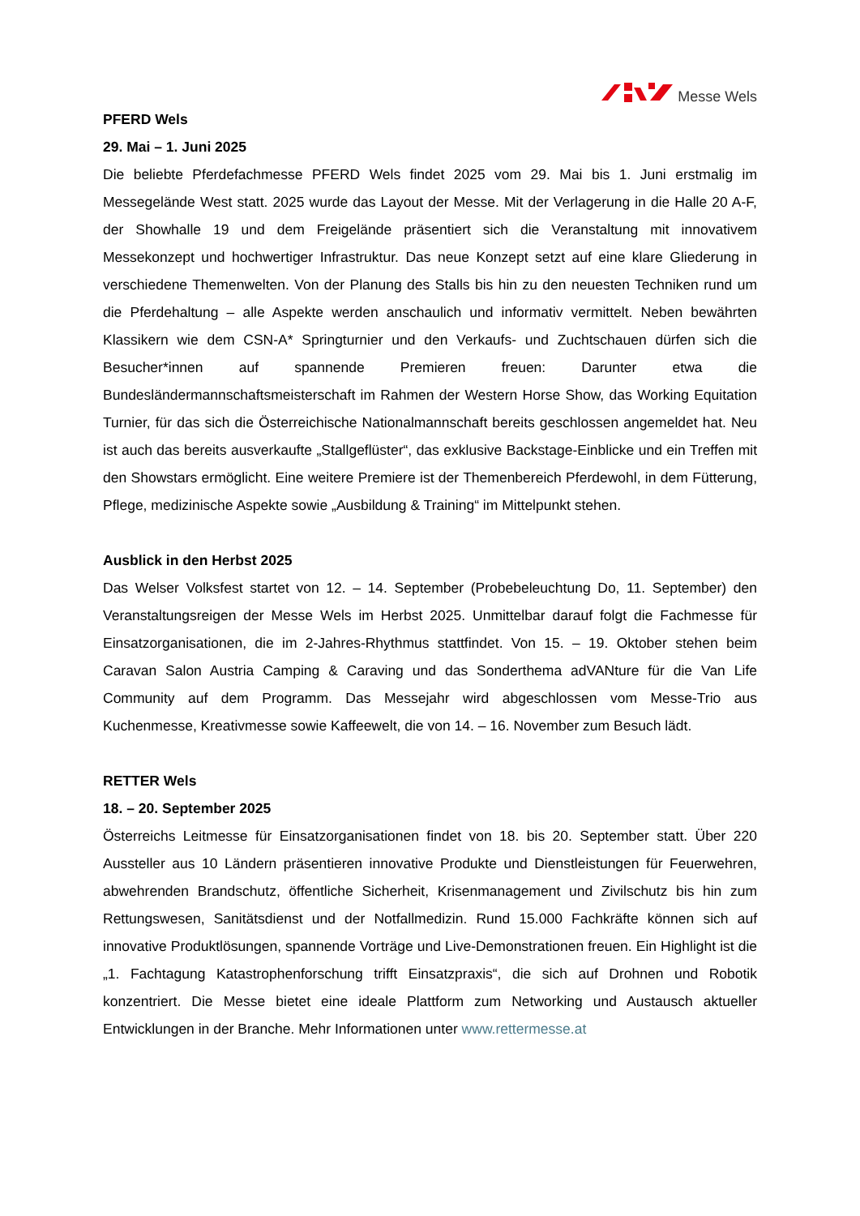Messe Wels
PFERD Wels
29. Mai – 1. Juni 2025
Die beliebte Pferdefachmesse PFERD Wels findet 2025 vom 29. Mai bis 1. Juni erstmalig im Messegelände West statt. 2025 wurde das Layout der Messe. Mit der Verlagerung in die Halle 20 A-F, der Showhalle 19 und dem Freigelände präsentiert sich die Veranstaltung mit innovativem Messekonzept und hochwertiger Infrastruktur. Das neue Konzept setzt auf eine klare Gliederung in verschiedene Themenwelten. Von der Planung des Stalls bis hin zu den neuesten Techniken rund um die Pferdehaltung – alle Aspekte werden anschaulich und informativ vermittelt. Neben bewährten Klassikern wie dem CSN-A* Springturnier und den Verkaufs- und Zuchtschauen dürfen sich die Besucher*innen auf spannende Premieren freuen: Darunter etwa die Bundesländermannschaftsmeisterschaft im Rahmen der Western Horse Show, das Working Equitation Turnier, für das sich die Österreichische Nationalmannschaft bereits geschlossen angemeldet hat. Neu ist auch das bereits ausverkaufte „Stallgeflüster“, das exklusive Backstage-Einblicke und ein Treffen mit den Showstars ermöglicht. Eine weitere Premiere ist der Themenbereich Pferdewohl, in dem Fütterung, Pflege, medizinische Aspekte sowie „Ausbildung & Training“ im Mittelpunkt stehen.
Ausblick in den Herbst 2025
Das Welser Volksfest startet von 12. – 14. September (Probebeleuchtung Do, 11. September) den Veranstaltungsreigen der Messe Wels im Herbst 2025. Unmittelbar darauf folgt die Fachmesse für Einsatzorganisationen, die im 2-Jahres-Rhythmus stattfindet. Von 15. – 19. Oktober stehen beim Caravan Salon Austria Camping & Caraving und das Sonderthema adVANture für die Van Life Community auf dem Programm. Das Messejahr wird abgeschlossen vom Messe-Trio aus Kuchenmesse, Kreativmesse sowie Kaffeewelt, die von 14. – 16. November zum Besuch lädt.
RETTER Wels
18. – 20. September 2025
Österreichs Leitmesse für Einsatzorganisationen findet von 18. bis 20. September statt. Über 220 Aussteller aus 10 Ländern präsentieren innovative Produkte und Dienstleistungen für Feuerwehren, abwehrenden Brandschutz, öffentliche Sicherheit, Krisenmanagement und Zivilschutz bis hin zum Rettungswesen, Sanitätsdienst und der Notfallmedizin. Rund 15.000 Fachkräfte können sich auf innovative Produktlösungen, spannende Vorträge und Live-Demonstrationen freuen. Ein Highlight ist die „1. Fachtagung Katastrophenforschung trifft Einsatzpraxis“, die sich auf Drohnen und Robotik konzentriert. Die Messe bietet eine ideale Plattform zum Networking und Austausch aktueller Entwicklungen in der Branche. Mehr Informationen unter www.rettermesse.at